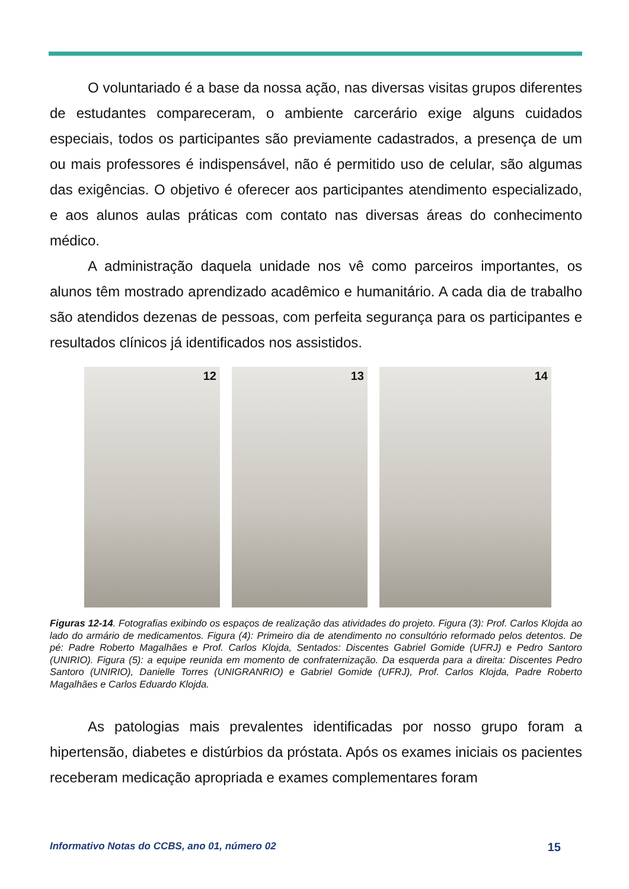O voluntariado é a base da nossa ação, nas diversas visitas grupos diferentes de estudantes compareceram, o ambiente carcerário exige alguns cuidados especiais, todos os participantes são previamente cadastrados, a presença de um ou mais professores é indispensável, não é permitido uso de celular, são algumas das exigências. O objetivo é oferecer aos participantes atendimento especializado, e aos alunos aulas práticas com contato nas diversas áreas do conhecimento médico.
A administração daquela unidade nos vê como parceiros importantes, os alunos têm mostrado aprendizado acadêmico e humanitário. A cada dia de trabalho são atendidos dezenas de pessoas, com perfeita segurança para os participantes e resultados clínicos já identificados nos assistidos.
12
13
14
Figuras 12-14. Fotografias exibindo os espaços de realização das atividades do projeto. Figura (3): Prof. Carlos Klojda ao lado do armário de medicamentos. Figura (4): Primeiro dia de atendimento no consultório reformado pelos detentos. De pé: Padre Roberto Magalhães e Prof. Carlos Klojda, Sentados: Discentes Gabriel Gomide (UFRJ) e Pedro Santoro (UNIRIO). Figura (5): a equipe reunida em momento de confraternização. Da esquerda para a direita: Discentes Pedro Santoro (UNIRIO), Danielle Torres (UNIGRANRIO) e Gabriel Gomide (UFRJ), Prof. Carlos Klojda, Padre Roberto Magalhães e Carlos Eduardo Klojda.
As patologias mais prevalentes identificadas por nosso grupo foram a hipertensão, diabetes e distúrbios da próstata. Após os exames iniciais os pacientes receberam medicação apropriada e exames complementares foram
Informativo Notas do CCBS, ano 01, número 02 15